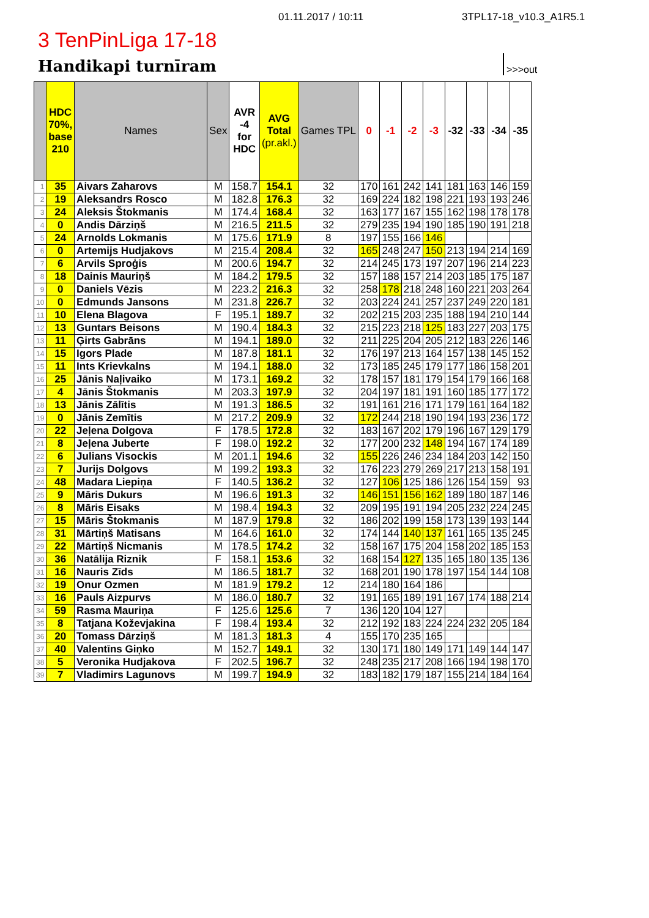01.11.2017 / 10:11 3TPL17-18_v10.3_A1R5.1
3 TenPinLiga 17-18
Handikapi turnīram
>>>out
| | HDC 70%, base 210 | Names | Sex | AVR -4 for HDC | AVG Total (pr.akl.) | Games TPL | 0 | -1 | -2 | -3 | -32 | -33 | -34 | -35 |
| --- | --- | --- | --- | --- | --- | --- | --- | --- | --- | --- | --- | --- | --- | --- |
| 1 | 35 | Aivars Zaharovs | M | 158.7 | 154.1 | 32 | 170 | 161 | 242 | 141 | 181 | 163 | 146 | 159 |
| 2 | 19 | Aleksandrs Rosco | M | 182.8 | 176.3 | 32 | 169 | 224 | 182 | 198 | 221 | 193 | 193 | 246 |
| 3 | 24 | Aleksis Štokmanis | M | 174.4 | 168.4 | 32 | 163 | 177 | 167 | 155 | 162 | 198 | 178 | 178 |
| 4 | 0 | Andis Dārziņš | M | 216.5 | 211.5 | 32 | 279 | 235 | 194 | 190 | 185 | 190 | 191 | 218 |
| 5 | 24 | Arnolds Lokmanis | M | 175.6 | 171.9 | 8 | 197 | 155 | 166 | 146 | | | | |
| 6 | 0 | Artemijs Hudjakovs | M | 215.4 | 208.4 | 32 | 165 | 248 | 247 | 150 | 213 | 194 | 214 | 169 |
| 7 | 6 | Arvils Sproģis | M | 200.6 | 194.7 | 32 | 214 | 245 | 173 | 197 | 207 | 196 | 214 | 223 |
| 8 | 18 | Dainis Mauriņš | M | 184.2 | 179.5 | 32 | 157 | 188 | 157 | 214 | 203 | 185 | 175 | 187 |
| 9 | 0 | Daniels Vēzis | M | 223.2 | 216.3 | 32 | 258 | 178 | 218 | 248 | 160 | 221 | 203 | 264 |
| 10 | 0 | Edmunds Jansons | M | 231.8 | 226.7 | 32 | 203 | 224 | 241 | 257 | 237 | 249 | 220 | 181 |
| 11 | 10 | Elena Blagova | F | 195.1 | 189.7 | 32 | 202 | 215 | 203 | 235 | 188 | 194 | 210 | 144 |
| 12 | 13 | Guntars Beisons | M | 190.4 | 184.3 | 32 | 215 | 223 | 218 | 125 | 183 | 227 | 203 | 175 |
| 13 | 11 | Ģirts Gabrāns | M | 194.1 | 189.0 | 32 | 211 | 225 | 204 | 205 | 212 | 183 | 226 | 146 |
| 14 | 15 | Igors Plade | M | 187.8 | 181.1 | 32 | 176 | 197 | 213 | 164 | 157 | 138 | 145 | 152 |
| 15 | 11 | Ints Krievkalns | M | 194.1 | 188.0 | 32 | 173 | 185 | 245 | 179 | 177 | 186 | 158 | 201 |
| 16 | 25 | Jānis Naļivaiko | M | 173.1 | 169.2 | 32 | 178 | 157 | 181 | 179 | 154 | 179 | 166 | 168 |
| 17 | 4 | Jānis Štokmanis | M | 203.3 | 197.9 | 32 | 204 | 197 | 181 | 191 | 160 | 185 | 177 | 172 |
| 18 | 13 | Jānis Zālītis | M | 191.3 | 186.5 | 32 | 191 | 161 | 216 | 171 | 179 | 161 | 164 | 182 |
| 19 | 0 | Jānis Zemītis | M | 217.2 | 209.9 | 32 | 172 | 244 | 218 | 190 | 194 | 193 | 236 | 172 |
| 20 | 22 | Jeļena Dolgova | F | 178.5 | 172.8 | 32 | 183 | 167 | 202 | 179 | 196 | 167 | 129 | 179 |
| 21 | 8 | Jeļena Juberte | F | 198.0 | 192.2 | 32 | 177 | 200 | 232 | 148 | 194 | 167 | 174 | 189 |
| 22 | 6 | Julians Visockis | M | 201.1 | 194.6 | 32 | 155 | 226 | 246 | 234 | 184 | 203 | 142 | 150 |
| 23 | 7 | Jurijs Dolgovs | M | 199.2 | 193.3 | 32 | 176 | 223 | 279 | 269 | 217 | 213 | 158 | 191 |
| 24 | 48 | Madara Liepiņa | F | 140.5 | 136.2 | 32 | 127 | 106 | 125 | 186 | 126 | 154 | 159 | 93 |
| 25 | 9 | Māris Dukurs | M | 196.6 | 191.3 | 32 | 146 | 151 | 156 | 162 | 189 | 180 | 187 | 146 |
| 26 | 8 | Māris Eisaks | M | 198.4 | 194.3 | 32 | 209 | 195 | 191 | 194 | 205 | 232 | 224 | 245 |
| 27 | 15 | Māris Štokmanis | M | 187.9 | 179.8 | 32 | 186 | 202 | 199 | 158 | 173 | 139 | 193 | 144 |
| 28 | 31 | Mārtiņš Matisans | M | 164.6 | 161.0 | 32 | 174 | 144 | 140 | 137 | 161 | 165 | 135 | 245 |
| 29 | 22 | Mārtiņš Nicmanis | M | 178.5 | 174.2 | 32 | 158 | 167 | 175 | 204 | 158 | 202 | 185 | 153 |
| 30 | 36 | Natālija Riznik | F | 158.1 | 153.6 | 32 | 168 | 154 | 127 | 135 | 165 | 180 | 135 | 136 |
| 31 | 16 | Nauris Zīds | M | 186.5 | 181.7 | 32 | 168 | 201 | 190 | 178 | 197 | 154 | 144 | 108 |
| 32 | 19 | Onur Ozmen | M | 181.9 | 179.2 | 12 | 214 | 180 | 164 | 186 | | | | |
| 33 | 16 | Pauls Aizpurvs | M | 186.0 | 180.7 | 32 | 191 | 165 | 189 | 191 | 167 | 174 | 188 | 214 |
| 34 | 59 | Rasma Mauriņa | F | 125.6 | 125.6 | 7 | 136 | 120 | 104 | 127 | | | | |
| 35 | 8 | Tatjana Koževjakina | F | 198.4 | 193.4 | 32 | 212 | 192 | 183 | 224 | 224 | 232 | 205 | 184 |
| 36 | 20 | Tomass Dārziņš | M | 181.3 | 181.3 | 4 | 155 | 170 | 235 | 165 | | | | |
| 37 | 40 | Valentīns Giņko | M | 152.7 | 149.1 | 32 | 130 | 171 | 180 | 149 | 171 | 149 | 144 | 147 |
| 38 | 5 | Veronika Hudjakova | F | 202.5 | 196.7 | 32 | 248 | 235 | 217 | 208 | 166 | 194 | 198 | 170 |
| 39 | 7 | Vladimirs Lagunovs | M | 199.7 | 194.9 | 32 | 183 | 182 | 179 | 187 | 155 | 214 | 184 | 164 |